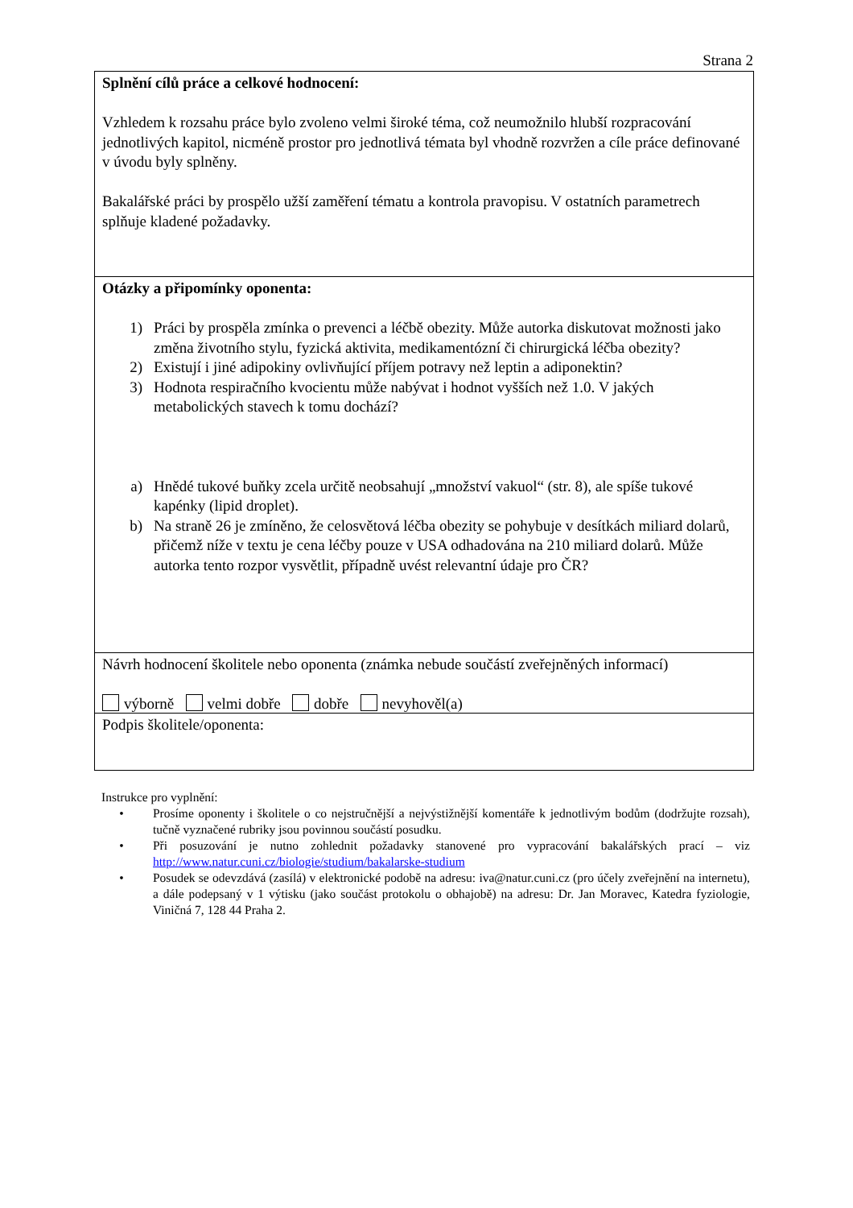Strana 2
Splnění cílů práce a celkové hodnocení:
Vzhledem k rozsahu práce bylo zvoleno velmi široké téma, což neumožnilo hlubší rozpracování jednotlivých kapitol, nicméně prostor pro jednotlivá témata byl vhodně rozvržen a cíle práce definované v úvodu byly splněny.
Bakalářské práci by prospělo užší zaměření tématu a kontrola pravopisu. V ostatních parametrech splňuje kladené požadavky.
Otázky a připomínky oponenta:
1) Práci by prospěla zmínka o prevenci a léčbě obezity. Může autorka diskutovat možnosti jako změna životního stylu, fyzická aktivita, medikamentózní či chirurgická léčba obezity?
2) Existují i jiné adipokiny ovlivňující příjem potravy než leptin a adiponektin?
3) Hodnota respiračního kvocientu může nabývat i hodnot vyšších než 1.0. V jakých metabolických stavech k tomu dochází?
a) Hnědé tukové buňky zcela určitě neobsahují „množství vakuol“ (str. 8), ale spíše tukové kapénky (lipid droplet).
b) Na straně 26 je zmíněno, že celosvětová léčba obezity se pohybuje v desítkách miliard dolarů, přičemž níže v textu je cena léčby pouze v USA odhadována na 210 miliard dolarů. Může autorka tento rozpor vysvětlit, případně uvést relevantní údaje pro ČR?
Návrh hodnocení školitele nebo oponenta (známka nebude součástí zveřejněných informací)
výborně velmi dobře dobře nevyhověl(a)
Podpis školitele/oponenta:
Instrukce pro vyplnění:
• Prosíme oponenty i školitele o co nejstručnější a nejvýstižnější komentáře k jednotlivým bodům (dodržujte rozsah), tučně vyznačené rubriky jsou povinnou součástí posudku.
• Při posuzování je nutno zohlednit požadavky stanovené pro vypracování bakalářských prací – viz http://www.natur.cuni.cz/biologie/studium/bakalarske-studium
• Posudek se odevzdává (zasílá) v elektronické podobě na adresu: iva@natur.cuni.cz (pro účely zveřejnění na internetu), a dále podepsaný v 1 výtisku (jako součást protokolu o obhajobě) na adresu: Dr. Jan Moravec, Katedra fyziologie, Viničná 7, 128 44 Praha 2.